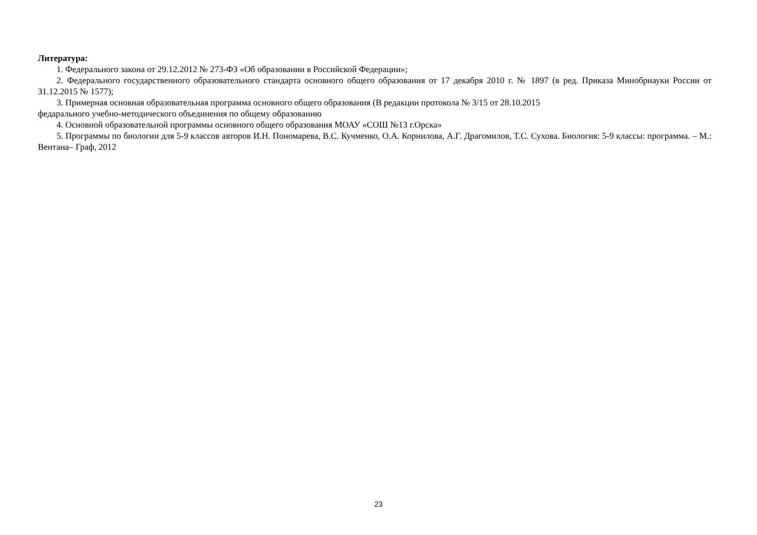Литература:
1. Федерального закона от 29.12.2012 № 273-ФЗ «Об образовании в Российской Федерации»;
2. Федерального государственного образовательного стандарта основного общего образования от 17 декабря 2010 г. № 1897 (в ред. Приказа Минобрнауки России от 31.12.2015 № 1577);
3. Примерная основная образовательная программа основного общего образования (В редакции протокола № 3/15 от 28.10.2015
федарального учебно-методического объединения по общему образованию
4. Основной образовательной программы основного общего образования МОАУ «СОШ №13 г.Орска»
5. Программы по биологии для 5-9 классов авторов И.Н. Пономарева, В.С. Кучменко, О.А. Корнилова, А.Г. Драгомилов, Т.С. Сухова. Биология: 5-9 классы: программа. – М.: Вентана– Граф, 2012
23